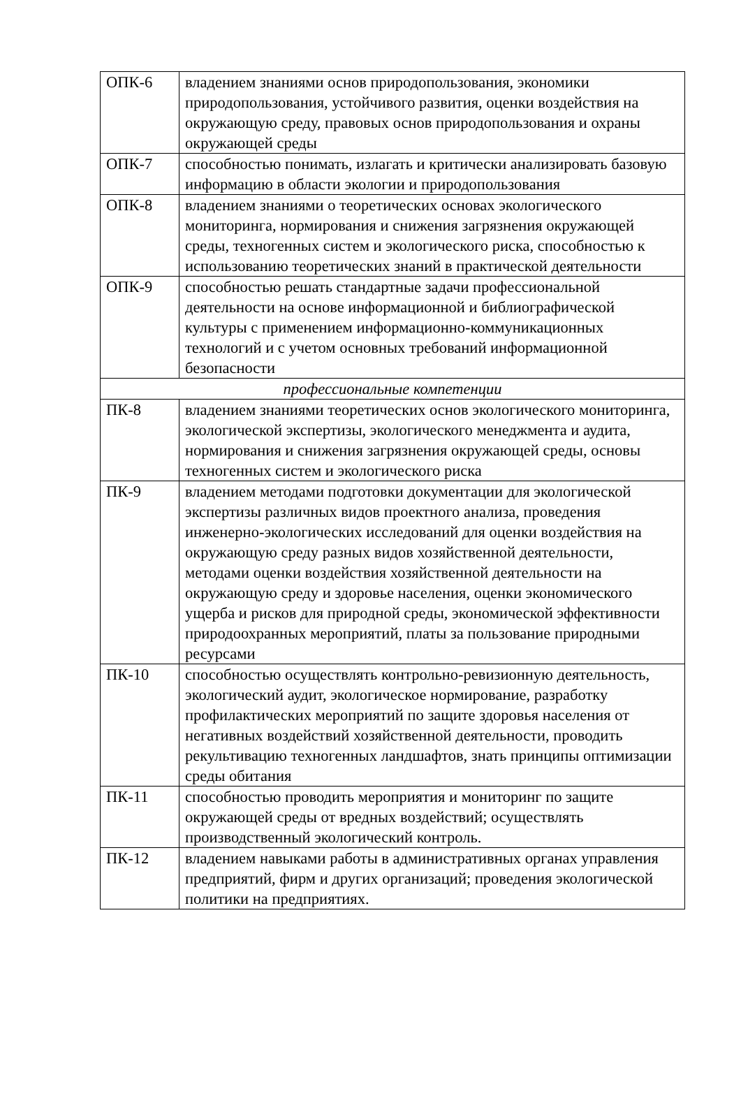| ОПК-6 | владением знаниями основ природопользования, экономики природопользования, устойчивого развития, оценки воздействия на окружающую среду, правовых основ природопользования и охраны окружающей среды |
| ОПК-7 | способностью понимать, излагать и критически анализировать базовую информацию в области экологии и природопользования |
| ОПК-8 | владением знаниями о теоретических основах экологического мониторинга, нормирования и снижения загрязнения окружающей среды, техногенных систем и экологического риска, способностью к использованию теоретических знаний в практической деятельности |
| ОПК-9 | способностью решать стандартные задачи профессиональной деятельности на основе информационной и библиографической культуры с применением информационно-коммуникационных технологий и с учетом основных требований информационной безопасности |
| профессиональные компетенции | |
| ПК-8 | владением знаниями теоретических основ экологического мониторинга, экологической экспертизы, экологического менеджмента и аудита, нормирования и снижения загрязнения окружающей среды, основы техногенных систем и экологического риска |
| ПК-9 | владением методами подготовки документации для экологической экспертизы различных видов проектного анализа, проведения инженерно-экологических исследований для оценки воздействия на окружающую среду разных видов хозяйственной деятельности, методами оценки воздействия хозяйственной деятельности на окружающую среду и здоровье населения, оценки экономического ущерба и рисков для природной среды, экономической эффективности природоохранных мероприятий, платы за пользование природными ресурсами |
| ПК-10 | способностью осуществлять контрольно-ревизионную деятельность, экологический аудит, экологическое нормирование, разработку профилактических мероприятий по защите здоровья населения от негативных воздействий хозяйственной деятельности, проводить рекультивацию техногенных ландшафтов, знать принципы оптимизации среды обитания |
| ПК-11 | способностью проводить мероприятия и мониторинг по защите окружающей среды от вредных воздействий; осуществлять производственный экологический контроль. |
| ПК-12 | владением навыками работы в административных органах управления предприятий, фирм и других организаций; проведения экологической политики на предприятиях. |